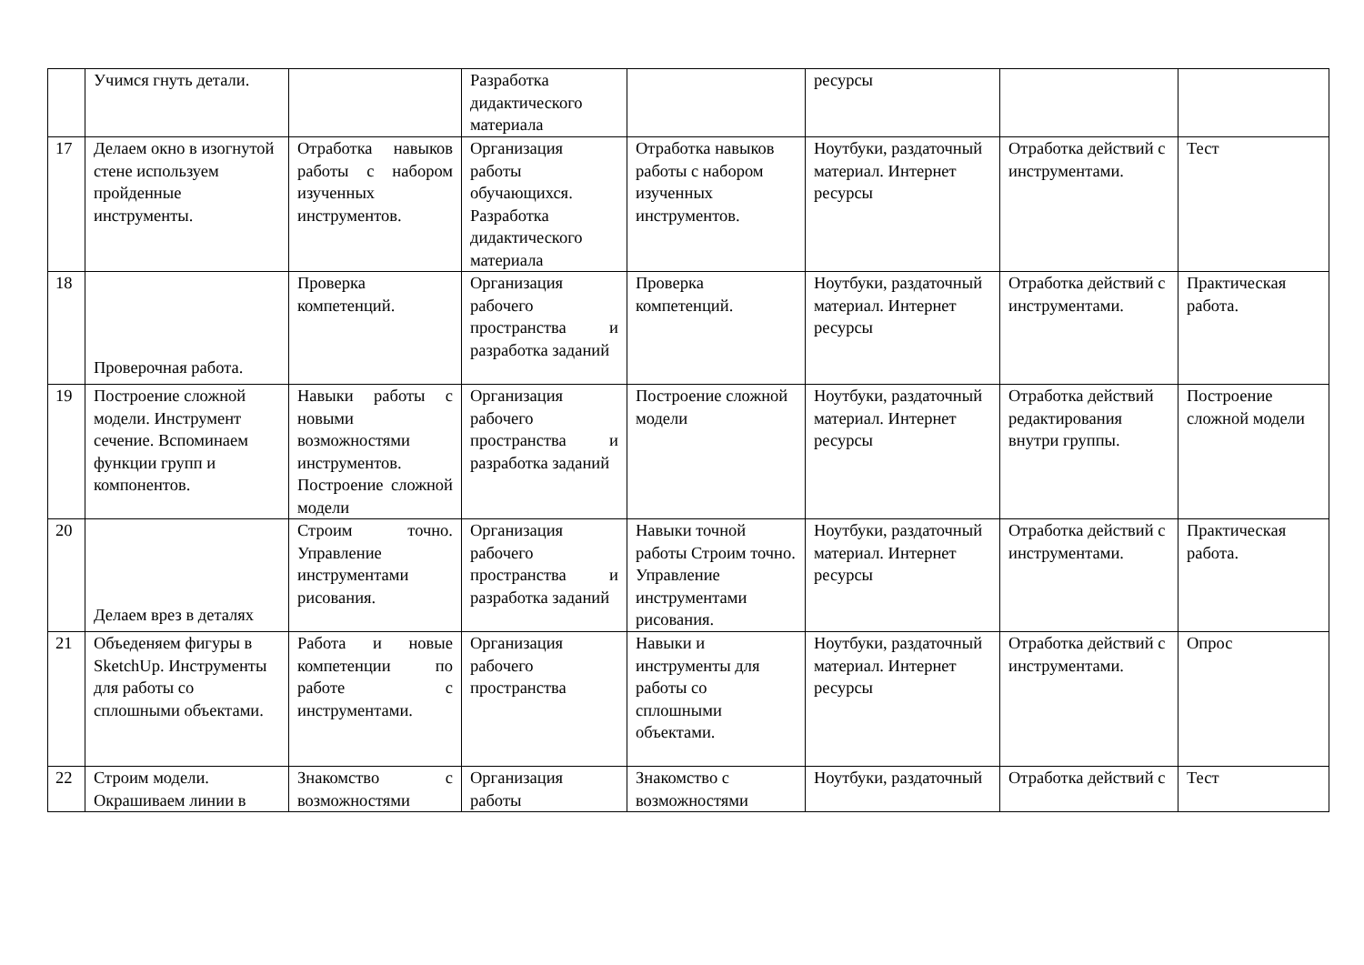| | Учимся гнуть детали. | | Разработка дидактического материала | | ресурсы | | |
| 17 | Делаем окно в изогнутой стене используем пройденные инструменты. | Отработка навыков работы с набором изученных инструментов. | Организация работы обучающихся. Разработка дидактического материала | Отработка навыков работы с набором изученных инструментов. | Ноутбуки, раздаточный материал. Интернет ресурсы | Отработка действий с инструментами. | Тест |
| 18 | Проверочная работа. | Проверка компетенций. | Организация рабочего пространства и разработка заданий | Проверка компетенций. | Ноутбуки, раздаточный материал. Интернет ресурсы | Отработка действий с инструментами. | Практическая работа. |
| 19 | Построение сложной модели. Инструмент сечение. Вспоминаем функции групп и компонентов. | Навыки работы с новыми возможностями инструментов. Построение сложной модели | Организация рабочего пространства и разработка заданий | Построение сложной модели | Ноутбуки, раздаточный материал. Интернет ресурсы | Отработка действий редактирования внутри группы. | Построение сложной модели |
| 20 | Делаем врез в деталях | Строим точно. Управление инструментами рисования. | Организация рабочего пространства и разработка заданий | Навыки точной работы Строим точно. Управление инструментами рисования. | Ноутбуки, раздаточный материал. Интернет ресурсы | Отработка действий с инструментами. | Практическая работа. |
| 21 | Объеденяем фигуры в SketchUp. Инструменты для работы со сплошными объектами. | Работа и новые компетенции по работе с инструментами. | Организация рабочего пространства | Навыки и инструменты для работы со сплошными объектами. | Ноутбуки, раздаточный материал. Интернет ресурсы | Отработка действий с инструментами. | Опрос |
| 22 | Строим модели. Окрашиваем линии в | Знакомство с возможностями | Организация работы | Знакомство с возможностями | Ноутбуки, раздаточный | Отработка действий с | Тест |